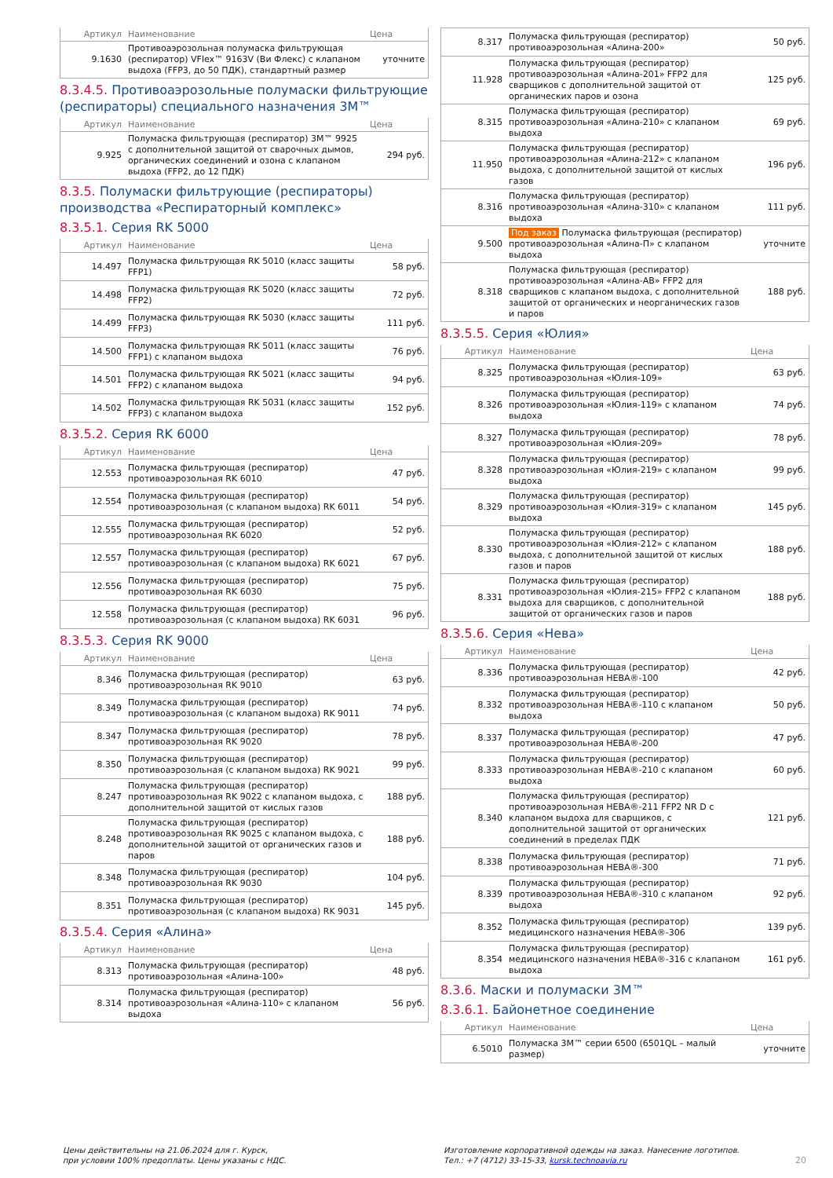| Артикул | Наименование | Цена |
| --- | --- | --- |
| 9.1630 | Противоаэрозольная полумаска фильтрующая (респиратор) VFlex™ 9163V (Ви Флекс) с клапаном выдоха (FFP3, до 50 ПДК), стандартный размер | уточните |
8.3.4.5. Противоаэрозольные полумаски фильтрующие (респираторы) специального назначения 3М™
| Артикул | Наименование | Цена |
| --- | --- | --- |
| 9.925 | Полумаска фильтрующая (респиратор) 3М™ 9925 с дополнительной защитой от сварочных дымов, органических соединений и озона с клапаном выдоха (FFP2, до 12 ПДК) | 294 руб. |
8.3.5. Полумаски фильтрующие (респираторы) производства «Респираторный комплекс»
8.3.5.1. Серия RK 5000
| Артикул | Наименование | Цена |
| --- | --- | --- |
| 14.497 | Полумаска фильтрующая RK 5010 (класс защиты FFP1) | 58 руб. |
| 14.498 | Полумаска фильтрующая RK 5020 (класс защиты FFP2) | 72 руб. |
| 14.499 | Полумаска фильтрующая RK 5030 (класс защиты FFP3) | 111 руб. |
| 14.500 | Полумаска фильтрующая RK 5011 (класс защиты FFP1) с клапаном выдоха | 76 руб. |
| 14.501 | Полумаска фильтрующая RK 5021 (класс защиты FFP2) с клапаном выдоха | 94 руб. |
| 14.502 | Полумаска фильтрующая RK 5031 (класс защиты FFP3) с клапаном выдоха | 152 руб. |
8.3.5.2. Серия RK 6000
| Артикул | Наименование | Цена |
| --- | --- | --- |
| 12.553 | Полумаска фильтрующая (респиратор) противоаэрозольная RK 6010 | 47 руб. |
| 12.554 | Полумаска фильтрующая (респиратор) противоаэрозольная (с клапаном выдоха) RK 6011 | 54 руб. |
| 12.555 | Полумаска фильтрующая (респиратор) противоаэрозольная RK 6020 | 52 руб. |
| 12.557 | Полумаска фильтрующая (респиратор) противоаэрозольная (с клапаном выдоха) RK 6021 | 67 руб. |
| 12.556 | Полумаска фильтрующая (респиратор) противоаэрозольная RK 6030 | 75 руб. |
| 12.558 | Полумаска фильтрующая (респиратор) противоаэрозольная (с клапаном выдоха) RK 6031 | 96 руб. |
8.3.5.3. Серия RK 9000
| Артикул | Наименование | Цена |
| --- | --- | --- |
| 8.346 | Полумаска фильтрующая (респиратор) противоаэрозольная RK 9010 | 63 руб. |
| 8.349 | Полумаска фильтрующая (респиратор) противоаэрозольная (с клапаном выдоха) RK 9011 | 74 руб. |
| 8.347 | Полумаска фильтрующая (респиратор) противоаэрозольная RK 9020 | 78 руб. |
| 8.350 | Полумаска фильтрующая (респиратор) противоаэрозольная (с клапаном выдоха) RK 9021 | 99 руб. |
| 8.247 | Полумаска фильтрующая (респиратор) противоаэрозольная RK 9022 с клапаном выдоха, с дополнительной защитой от кислых газов | 188 руб. |
| 8.248 | Полумаска фильтрующая (респиратор) противоаэрозольная RK 9025 с клапаном выдоха, с дополнительной защитой от органических газов и паров | 188 руб. |
| 8.348 | Полумаска фильтрующая (респиратор) противоаэрозольная RK 9030 | 104 руб. |
| 8.351 | Полумаска фильтрующая (респиратор) противоаэрозольная (с клапаном выдоха) RK 9031 | 145 руб. |
8.3.5.4. Серия «Алина»
| Артикул | Наименование | Цена |
| --- | --- | --- |
| 8.313 | Полумаска фильтрующая (респиратор) противоаэрозольная «Алина-100» | 48 руб. |
| 8.314 | Полумаска фильтрующая (респиратор) противоаэрозольная «Алина-110» с клапаном выдоха | 56 руб. |
| 8.317 | Полумаска фильтрующая (респиратор) противоаэрозольная «Алина-200» | 50 руб. |
| 11.928 | Полумаска фильтрующая (респиратор) противоаэрозольная «Алина-201» FFP2 для сварщиков с дополнительной защитой от органических паров и озона | 125 руб. |
| 8.315 | Полумаска фильтрующая (респиратор) противоаэрозольная «Алина-210» с клапаном выдоха | 69 руб. |
| 11.950 | Полумаска фильтрующая (респиратор) противоаэрозольная «Алина-212» с клапаном выдоха, с дополнительной защитой от кислых газов | 196 руб. |
| 8.316 | Полумаска фильтрующая (респиратор) противоаэрозольная «Алина-310» с клапаном выдоха | 111 руб. |
| 9.500 | Под заказ Полумаска фильтрующая (респиратор) противоаэрозольная «Алина-П» с клапаном выдоха | уточните |
| 8.318 | Полумаска фильтрующая (респиратор) противоаэрозольная «Алина-АВ» FFP2 для сварщиков с клапаном выдоха, с дополнительной защитой от органических и неорганических газов и паров | 188 руб. |
8.3.5.5. Серия «Юлия»
| Артикул | Наименование | Цена |
| --- | --- | --- |
| 8.325 | Полумаска фильтрующая (респиратор) противоаэрозольная «Юлия-109» | 63 руб. |
| 8.326 | Полумаска фильтрующая (респиратор) противоаэрозольная «Юлия-119» с клапаном выдоха | 74 руб. |
| 8.327 | Полумаска фильтрующая (респиратор) противоаэрозольная «Юлия-209» | 78 руб. |
| 8.328 | Полумаска фильтрующая (респиратор) противоаэрозольная «Юлия-219» с клапаном выдоха | 99 руб. |
| 8.329 | Полумаска фильтрующая (респиратор) противоаэрозольная «Юлия-319» с клапаном выдоха | 145 руб. |
| 8.330 | Полумаска фильтрующая (респиратор) противоаэрозольная «Юлия-212» с клапаном выдоха, с дополнительной защитой от кислых газов и паров | 188 руб. |
| 8.331 | Полумаска фильтрующая (респиратор) противоаэрозольная «Юлия-215» FFP2 с клапаном выдоха для сварщиков, с дополнительной защитой от органических газов и паров | 188 руб. |
8.3.5.6. Серия «Нева»
| Артикул | Наименование | Цена |
| --- | --- | --- |
| 8.336 | Полумаска фильтрующая (респиратор) противоаэрозольная НЕВА®-100 | 42 руб. |
| 8.332 | Полумаска фильтрующая (респиратор) противоаэрозольная НЕВА®-110 с клапаном выдоха | 50 руб. |
| 8.337 | Полумаска фильтрующая (респиратор) противоаэрозольная НЕВА®-200 | 47 руб. |
| 8.333 | Полумаска фильтрующая (респиратор) противоаэрозольная НЕВА®-210 с клапаном выдоха | 60 руб. |
| 8.340 | Полумаска фильтрующая (респиратор) противоаэрозольная НЕВА®-211 FFP2 NR D с клапаном выдоха для сварщиков, с дополнительной защитой от органических соединений в пределах ПДК | 121 руб. |
| 8.338 | Полумаска фильтрующая (респиратор) противоаэрозольная НЕВА®-300 | 71 руб. |
| 8.339 | Полумаска фильтрующая (респиратор) противоаэрозольная НЕВА®-310 с клапаном выдоха | 92 руб. |
| 8.352 | Полумаска фильтрующая (респиратор) медицинского назначения НЕВА®-306 | 139 руб. |
| 8.354 | Полумаска фильтрующая (респиратор) медицинского назначения НЕВА®-316 с клапаном выдоха | 161 руб. |
8.3.6. Маски и полумаски 3М™
8.3.6.1. Байонетное соединение
| Артикул | Наименование | Цена |
| --- | --- | --- |
| 6.5010 | Полумаска 3М™ серии 6500 (6501QL – малый размер) | уточните |
Цены действительны на 21.06.2024 для г. Курск,
при условии 100% предоплаты. Цены указаны с НДС.
Изготовление корпоративной одежды на заказ. Нанесение логотипов.
Тел.: +7 (4712) 33-15-33, kursk.technoavia.ru
20